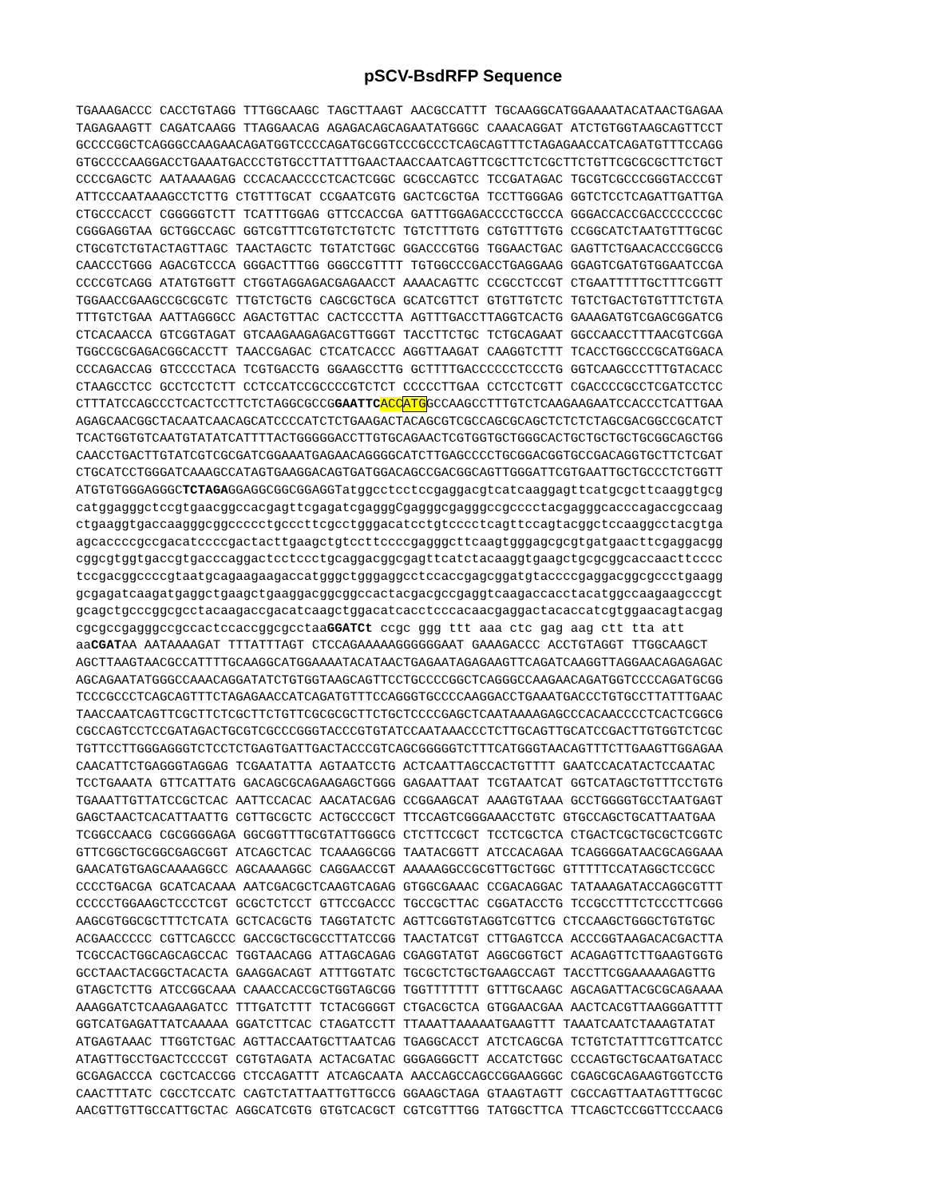pSCV-BsdRFP Sequence
TGAAAGACCC CACCTGTAGG TTTGGCAAGC TAGCTTAAGT AACGCCATTT TGCAAGGCATGGAAAATACATAACTGAGAA
TAGAGAAGTT CAGATCAAGG TTAGGAACAG AGAGACAGCAGAATATGGGC CAAACAGGAT ATCTGTGGTAAGCAGTTCCT
GCCCCGGCTCAGGGCCAAGAACAGATGGTCCCCAGATGCGGTCCCGCCCTCAGCAGTTTCTAGAGAACCATCAGATGTTTCCAGG
GTGCCCCAAGGACCTGAAATGACCCTGTGCCTTATTTGAACTAACCAATCAGTTCGCTTCTCGCTTCTGTTCGCGCGCTTCTGCT
CCCCGAGCTC AATAAAAGAG CCCACAACCCCTCACTCGGC GCGCCAGTCC TCCGATAGAC TGCGTCGCCCGGGTACCCGT
ATTCCCAATAAAGCCTCTTG CTGTTTGCAT CCGAATCGTG GACTCGCTGA TCCTTGGGAG GGTCTCCTCAGATTGATTGA
CTGCCCACCT CGGGGGTCTT TCATTTGGAG GTTCCACCGA GATTTGGAGACCCCTGCCCA GGGACCACCGACCCCCCCGC
CGGGAGGTAA GCTGGCCAGC GGTCGTTTCGTGTCTGTCTC TGTCTTTGTG CGTGTTTGTG CCGGCATCTAATGTTTGCGC
CTGCGTCTGTACTAGTTAGC TAACTAGCTC TGTATCTGGC GGACCCGTGG TGGAACTGAC GAGTTCTGAACACCCGGCCG
CAACCCTGGG AGACGTCCCA GGGACTTTGG GGGCCGTTTT TGTGGCCCGACCTGAGGAAG GGAGTCGATGTGGAATCCGA
CCCCGTCAGG ATATGTGGTT CTGGTAGGAGACGAGAACCT AAAACAGTTC CCGCCTCCGT CTGAATTTTTGCTTTCGGTT
TGGAACCGAAGCCGCGCGTC TTGTCTGCTG CAGCGCTGCA GCATCGTTCT GTGTTGTCTC TGTCTGACTGTGTTTCTGTA
TTTGTCTGAA AATTAGGGCC AGACTGTTAC CACTCCCTTA AGTTTGACCTTAGGTCACTG GAAAGATGTCGAGCGGATCG
CTCACAACCA GTCGGTAGAT GTCAAGAAGAGACGTTGGGT TACCTTCTGC TCTGCAGAAT GGCCAACCTTTAACGTCGGA
TGGCCGCGAGACGGCACCTT TAACCGAGAC CTCATCACCC AGGTTAAGAT CAAGGTCTTT TCACCTGGCCCGCATGGACA
CCCAGACCAG GTCCCCTACA TCGTGACCTG GGAAGCCTTG GCTTTTGACCCCCCTCCCTG GGTCAAGCCCTTTGTACACC
CTAAGCCTCC GCCTCCTCTT CCTCCATCCGCCCCGTCTCT CCCCCTTGAA CCTCCTCGTT CGACCCCGCCTCGATCCTCC
CTTTATCCAGCCCTCACTCCTTCTCTAGGCGCCGGAATTC ACC ATGGCCAAGCCTTTGTCTCAAGAAGAATCCACCCTCATTGAA
AGAGCAACGGCTACAATCAACAGCATCCCCATCTCTGAAGACTACAGCGTCGCCAGCGCAGCTCTCTCTAGCGACGGCCGCATCT
TCACTGGTGTCAATGTATATCATTTTACTGGGGGACCTTGTGCAGAACTCGTGGTGCTGGGCACTGCTGCTGCTGCGGCAGCTGG
CAACCTGACTTGTATCGTCGCGATCGGAAATGAGAACAGGGGCATCTTGAGCCCCTGCGGACGGTGCCGACAGGTGCTTCTCGAT
CTGCATCCTGGGATCAAAGCCATAGTGAAGGACAGTGATGGACAGCCGACGGCAGTTGGGATTCGTGAATTGCTGCCCTCTGGTT
ATGTGTGGGAGGGCTCTAGAGGAGGCGGCGGAGGTatggcctcctccgaggacgtcatcaaggagttcatgcgcttcaaggtgcg
catggagggctccgtgaacggccacgagttcgagatcgagggCgagggcgagggccgcccctacgagggcacccagaccgccaag
ctgaaggtgaccaagggcggccccctgcccttcgcctgggacatcctgtcccctcagttccagtacggctccaaggcctacgtga
agcaccccgccgacatccccgactacttgaagctgtccttccccgagggcttcaagtgggagcgcgtgatgaacttcgaggacgg
cggcgtggtgaccgtgacccaggactcctccctgcaggacggcgagttcatctacaaggtgaagctgcgcggcaccaacttcccc
tccgacggccccgtaatgcagaagaagaccatgggctgggaggcctccaccgagcggatgtaccccgaggacggcgccctgaagg
gcgagatcaagatgaggctgaagctgaaggacggcggccactacgacgccgaggtcaagaccacctacatggccaagaagcccgt
gcagctgcccggcgcctacaagaccgacatcaagctggacatcacctcccacaacgaggactacaccatcgtggaacagtacgag
cgcgccgagggccgccactccaccggcgcctaaGGATCt ccgc ggg ttt aaa ctc gag aag ctt tta att
aaCGATAA AATAAAAGAT TTTATTTAGT CTCCAGAAAAAGGGGGGAAT GAAAGACCC ACCTGTAGGT TTGGCAAGCT
AGCTTAAGTAACGCCATTTTGCAAGGCATGGAAAATACATAACTGAGAATAGAGAAGTTCAGATCAAGGTTAGGAACAGAGAGAC
AGCAGAATATGGGCCAAACAGGATATCTGTGGTAAGCAGTTCCTGCCCCGGCTCAGGGCCAAGAACAGATGGTCCCCAGATGCGG
TCCCGCCCTCAGCAGTTTCTAGAGAACCATCAGATGTTTCCAGGGTGCCCCAAGGACCTGAAATGACCCTGTGCCTTATTTGAAC
TAACCAATCAGTTCGCTTCTCGCTTCTGTTCGCGCGCTTCTGCTCCCCGAGCTCAATAAAAGAGCCCACAACCCCTCACTCGGCG
CGCCAGTCCTCCGATAGACTGCGTCGCCCGGGTACCCGTGTATCCAATAAACCCTCTTGCAGTTGCATCCGACTTGTGGTCTCGC
TGTTCCTTGGGAGGGTCTCCTCTGAGTGATTGACTACCCGTCAGCGGGGGTCTTTCATGGGTAACAGTTTCTTGAAGTTGGAGAA
CAACATTCTGAGGGTAGGAG TCGAATATTA AGTAATCCTG ACTCAATTAGCCACTGTTTT GAATCCACATACTCCAATAC
TCCTGAAATA GTTCATTATG GACAGCGCAGAAGAGCTGGG GAGAATTAAT TCGTAATCAT GGTCATAGCTGTTTCCTGTG
TGAAATTGTTATCCGCTCAC AATTCCACAC AACATACGAG CCGGAAGCAT AAAGTGTAAA GCCTGGGGTGCCTAATGAGT
GAGCTAACTCACATTAATTG CGTTGCGCTC ACTGCCCGCT TTCCAGTCGGGAAACCTGTC GTGCCAGCTGCATTAATGAA
TCGGCCAACG CGCGGGGAGA GGCGGTTTGCGTATTGGGCG CTCTTCCGCT TCCTCGCTCA CTGACTCGCTGCGCTCGGTC
GTTCGGCTGCGGCGAGCGGT ATCAGCTCAC TCAAAGGCGG TAATACGGTT ATCCACAGAA TCAGGGGATAACGCAGGAAA
GAACATGTGAGCAAAAGGCC AGCAAAAGGC CAGGAACCGT AAAAAGGCCGCGTTGCTGGC GTTTTTCCATAGGCTCCGCC
CCCCTGACGA GCATCACAAA AATCGACGCTCAAGTCAGAG GTGGCGAAAC CCGACAGGAC TATAAAGATACCAGGCGTTT
CCCCCTGGAAGCTCCCTCGT GCGCTCTCCT GTTCCGACCC TGCCGCTTAC CGGATACCTG TCCGCCTTTCTCCCTTCGGG
AAGCGTGGCGCTTTCTCATA GCTCACGCTG TAGGTATCTC AGTTCGGTGTAGGTCGTTCG CTCCAAGCTGGGCTGTGTGC
ACGAACCCCC CGTTCAGCCC GACCGCTGCGCCTTATCCGG TAACTATCGT CTTGAGTCCA ACCCGGTAAGACACGACTTA
TCGCCACTGGCAGCAGCCAC TGGTAACAGG ATTAGCAGAG CGAGGTATGT AGGCGGTGCT ACAGAGTTCTTGAAGTGGTG
GCCTAACTACGGCTACACTA GAAGGACAGT ATTTGGTATC TGCGCTCTGCTGAAGCCAGT TACCTTCGGAAAAAGAGTTG
GTAGCTCTTG ATCCGGCAAA CAAACCACCGCTGGTAGCGG TGGTTTTTTT GTTTGCAAGC AGCAGATTACGCGCAGAAAA
AAAGGATCTCAAGAAGATCC TTTGATCTTT TCTACGGGGT CTGACGCTCA GTGGAACGAA AACTCACGTTAAGGGATTTT
GGTCATGAGATTATCAAAAA GGATCTTCAC CTAGATCCTT TTAAATTAAAAATGAAGTTT TAAATCAATCTAAAGTATAT
ATGAGTAAAC TTGGTCTGAC AGTTACCAATGCTTAATCAG TGAGGCACCT ATCTCAGCGA TCTGTCTATTTCGTTCATCC
ATAGTTGCCTGACTCCCCGT CGTGTAGATA ACTACGATAC GGGAGGGCTT ACCATCTGGC CCCAGTGCTGCAATGATACC
GCGAGACCCA CGCTCACCGG CTCCAGATTT ATCAGCAATA AACCAGCCAGCCGGAAGGGC CGAGCGCAGAAGTGGTCCTG
CAACTTTATC CGCCTCCATC CAGTCTATTAATTGTTGCCG GGAAGCTAGA GTAAGTAGTT CGCCAGTTAATAGTTTGCGC
AACGTTGTTGCCATTGCTAC AGGCATCGTG GTGTCACGCT CGTCGTTTGG TATGGCTTCA TTCAGCTCCGGTTCCCAACG